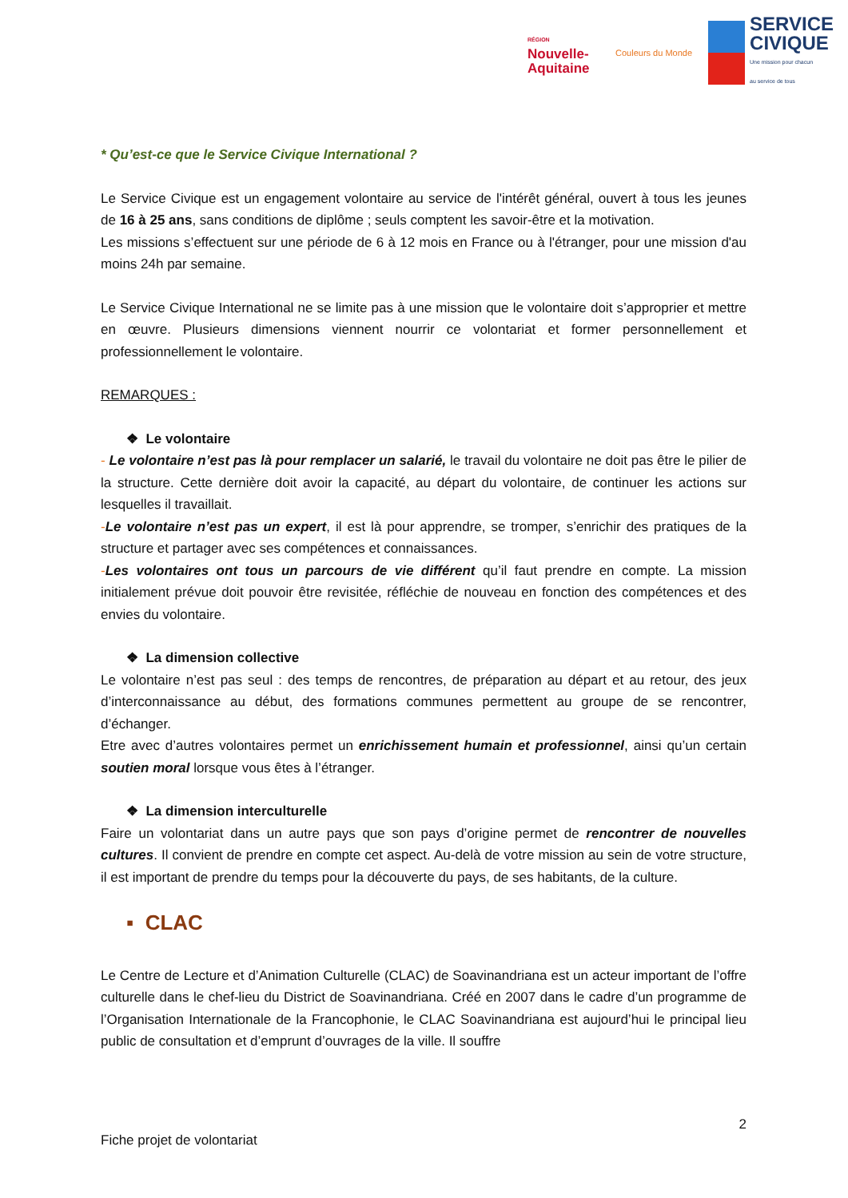RÉGION
Nouvelle-
Aquitaine
Couleurs du Monde
SERVICE
CIVIQUE
Une mission pour chacun
au service de tous
* Qu’est-ce que le Service Civique International ?
Le Service Civique est un engagement volontaire au service de l'intérêt général, ouvert à tous les jeunes de 16 à 25 ans, sans conditions de diplôme ; seuls comptent les savoir-être et la motivation.
Les missions s’effectuent sur une période de 6 à 12 mois en France ou à l'étranger, pour une mission d'au moins 24h par semaine.
Le Service Civique International ne se limite pas à une mission que le volontaire doit s’approprier et mettre en œuvre. Plusieurs dimensions viennent nourrir ce volontariat et former personnellement et professionnellement le volontaire.
REMARQUES :
❖ Le volontaire
- Le volontaire n’est pas là pour remplacer un salarié, le travail du volontaire ne doit pas être le pilier de la structure. Cette dernière doit avoir la capacité, au départ du volontaire, de continuer les actions sur lesquelles il travaillait.
-Le volontaire n’est pas un expert, il est là pour apprendre, se tromper, s’enrichir des pratiques de la structure et partager avec ses compétences et connaissances.
-Les volontaires ont tous un parcours de vie différent qu’il faut prendre en compte. La mission initialement prévue doit pouvoir être revisitée, réfléchie de nouveau en fonction des compétences et des envies du volontaire.
❖ La dimension collective
Le volontaire n’est pas seul : des temps de rencontres, de préparation au départ et au retour, des jeux d’interconnaissance au début, des formations communes permettent au groupe de se rencontrer, d’échanger.
Etre avec d’autres volontaires permet un enrichissement humain et professionnel, ainsi qu’un certain soutien moral lorsque vous êtes à l’étranger.
❖ La dimension interculturelle
Faire un volontariat dans un autre pays que son pays d’origine permet de rencontrer de nouvelles cultures. Il convient de prendre en compte cet aspect. Au-delà de votre mission au sein de votre structure, il est important de prendre du temps pour la découverte du pays, de ses habitants, de la culture.
▪ CLAC
Le Centre de Lecture et d’Animation Culturelle (CLAC) de Soavinandriana est un acteur important de l’offre culturelle dans le chef-lieu du District de Soavinandriana. Créé en 2007 dans le cadre d’un programme de l’Organisation Internationale de la Francophonie, le CLAC Soavinandriana est aujourd’hui le principal lieu public de consultation et d’emprunt d’ouvrages de la ville. Il souffre
2
Fiche projet de volontariat